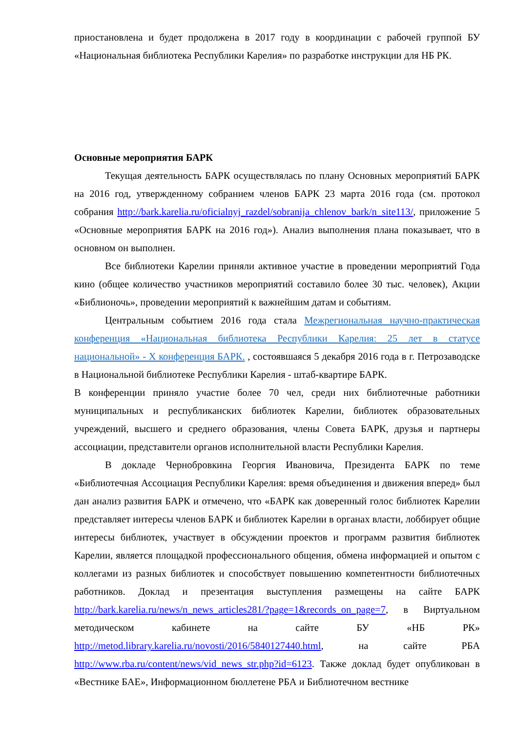приостановлена и будет продолжена в 2017 году в координации с рабочей группой БУ «Национальная библиотека Республики Карелия» по разработке инструкции для НБ РК.
Основные мероприятия БАРК
Текущая деятельность БАРК осуществлялась по плану Основных мероприятий БАРК на 2016 год, утвержденному собранием членов БАРК 23 марта 2016 года (см. протокол собрания http://bark.karelia.ru/oficialnyj_razdel/sobranija_chlenov_bark/n_site113/, приложение 5 «Основные мероприятия БАРК на 2016 год»). Анализ выполнения плана показывает, что в основном он выполнен.
Все библиотеки Карелии приняли активное участие в проведении мероприятий Года кино (общее количество участников мероприятий составило более 30 тыс. человек), Акции «Библионочь», проведении мероприятий к важнейшим датам и событиям.
Центральным событием 2016 года стала Межрегиональная научно-практическая конференция «Национальная библиотека Республики Карелия: 25 лет в статусе национальной» - X конференция БАРК. , состоявшаяся 5 декабря 2016 года в г. Петрозаводске в Национальной библиотеке Республики Карелия - штаб-квартире БАРК.
В конференции приняло участие более 70 чел, среди них библиотечные работники муниципальных и республиканских библиотек Карелии, библиотек образовательных учреждений, высшего и среднего образования, члены Совета БАРК, друзья и партнеры ассоциации, представители органов исполнительной власти Республики Карелия.
В докладе Чернобровкина Георгия Ивановича, Президента БАРК по теме «Библиотечная Ассоциация Республики Карелия: время объединения и движения вперед» был дан анализ развития БАРК и отмечено, что «БАРК как доверенный голос библиотек Карелии представляет интересы членов БАРК и библиотек Карелии в органах власти, лоббирует общие интересы библиотек, участвует в обсуждении проектов и программ развития библиотек Карелии, является площадкой профессионального общения, обмена информацией и опытом с коллегами из разных библиотек и способствует повышению компетентности библиотечных работников. Доклад и презентация выступления размещены на сайте БАРК http://bark.karelia.ru/news/n_news_articles281/?page=1&records_on_page=7, в Виртуальном методическом кабинете на сайте БУ «НБ РК» http://metod.library.karelia.ru/novosti/2016/5840127440.html, на сайте РБА http://www.rba.ru/content/news/vid_news_str.php?id=6123. Также доклад будет опубликован в «Вестнике БАЕ», Информационном бюллетене РБА и Библиотечном вестнике